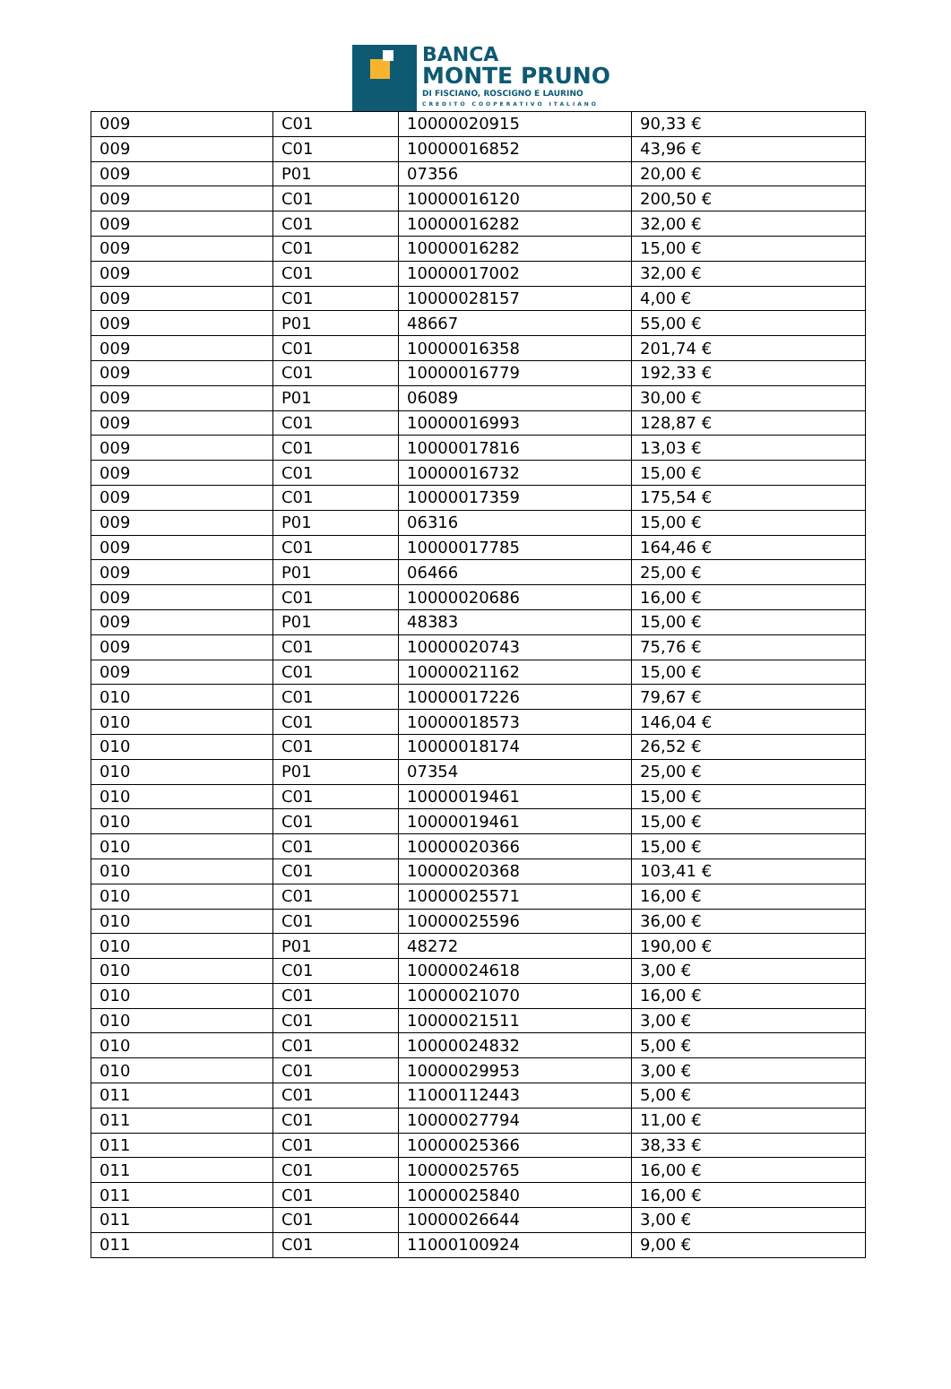BANCA
MONTE PRUNO
DI FISCIANO, ROSCIGNO E LAURINO
CREDITO COOPERATIVO ITALIANO
| 009 | C01 | 10000020915 | 90,33 € |
| 009 | C01 | 10000016852 | 43,96 € |
| 009 | P01 | 07356 | 20,00 € |
| 009 | C01 | 10000016120 | 200,50 € |
| 009 | C01 | 10000016282 | 32,00 € |
| 009 | C01 | 10000016282 | 15,00 € |
| 009 | C01 | 10000017002 | 32,00 € |
| 009 | C01 | 10000028157 | 4,00 € |
| 009 | P01 | 48667 | 55,00 € |
| 009 | C01 | 10000016358 | 201,74 € |
| 009 | C01 | 10000016779 | 192,33 € |
| 009 | P01 | 06089 | 30,00 € |
| 009 | C01 | 10000016993 | 128,87 € |
| 009 | C01 | 10000017816 | 13,03 € |
| 009 | C01 | 10000016732 | 15,00 € |
| 009 | C01 | 10000017359 | 175,54 € |
| 009 | P01 | 06316 | 15,00 € |
| 009 | C01 | 10000017785 | 164,46 € |
| 009 | P01 | 06466 | 25,00 € |
| 009 | C01 | 10000020686 | 16,00 € |
| 009 | P01 | 48383 | 15,00 € |
| 009 | C01 | 10000020743 | 75,76 € |
| 009 | C01 | 10000021162 | 15,00 € |
| 010 | C01 | 10000017226 | 79,67 € |
| 010 | C01 | 10000018573 | 146,04 € |
| 010 | C01 | 10000018174 | 26,52 € |
| 010 | P01 | 07354 | 25,00 € |
| 010 | C01 | 10000019461 | 15,00 € |
| 010 | C01 | 10000019461 | 15,00 € |
| 010 | C01 | 10000020366 | 15,00 € |
| 010 | C01 | 10000020368 | 103,41 € |
| 010 | C01 | 10000025571 | 16,00 € |
| 010 | C01 | 10000025596 | 36,00 € |
| 010 | P01 | 48272 | 190,00 € |
| 010 | C01 | 10000024618 | 3,00 € |
| 010 | C01 | 10000021070 | 16,00 € |
| 010 | C01 | 10000021511 | 3,00 € |
| 010 | C01 | 10000024832 | 5,00 € |
| 010 | C01 | 10000029953 | 3,00 € |
| 011 | C01 | 11000112443 | 5,00 € |
| 011 | C01 | 10000027794 | 11,00 € |
| 011 | C01 | 10000025366 | 38,33 € |
| 011 | C01 | 10000025765 | 16,00 € |
| 011 | C01 | 10000025840 | 16,00 € |
| 011 | C01 | 10000026644 | 3,00 € |
| 011 | C01 | 11000100924 | 9,00 € |